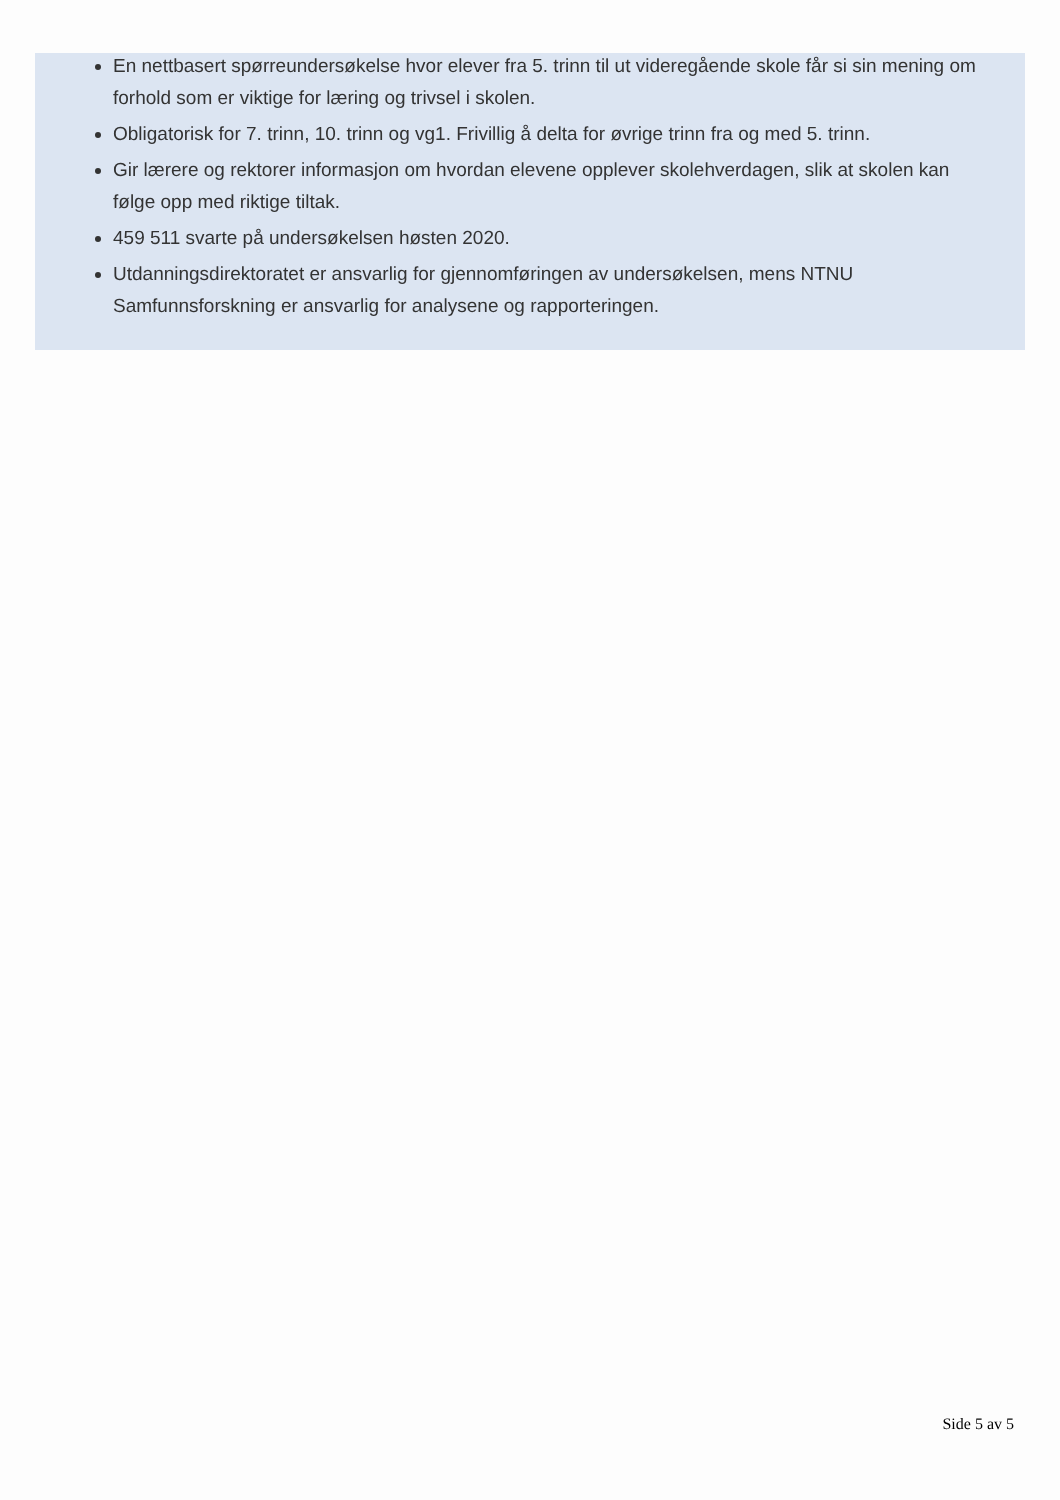En nettbasert spørreundersøkelse hvor elever fra 5. trinn til ut videregående skole får si sin mening om forhold som er viktige for læring og trivsel i skolen.
Obligatorisk for 7. trinn, 10. trinn og vg1. Frivillig å delta for øvrige trinn fra og med 5. trinn.
Gir lærere og rektorer informasjon om hvordan elevene opplever skolehverdagen, slik at skolen kan følge opp med riktige tiltak.
459 511 svarte på undersøkelsen høsten 2020.
Utdanningsdirektoratet er ansvarlig for gjennomføringen av undersøkelsen, mens NTNU Samfunnsforskning er ansvarlig for analysene og rapporteringen.
Side 5 av 5